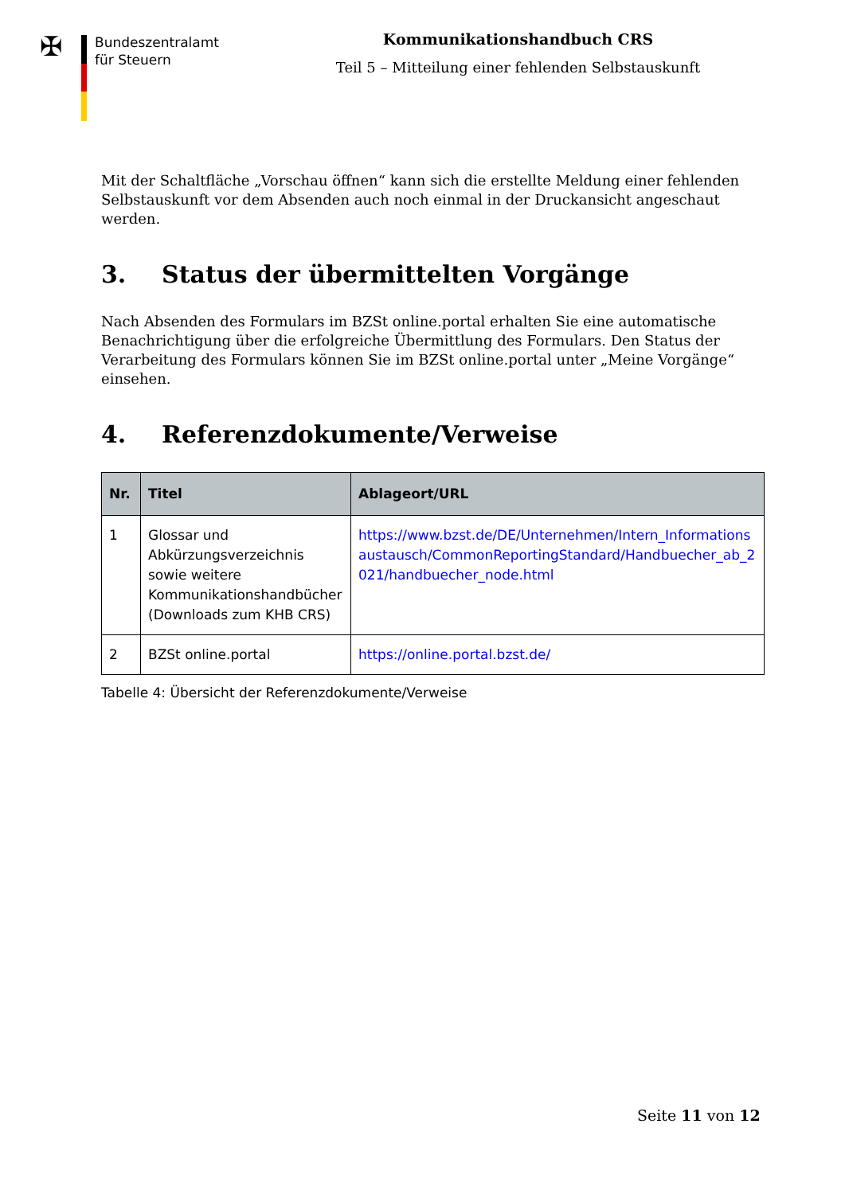✠
Bundeszentralamt
für Steuern
Kommunikationshandbuch CRS
Teil 5 – Mitteilung einer fehlenden Selbstauskunft
Mit der Schaltfläche „Vorschau öffnen“ kann sich die erstellte Meldung einer fehlenden Selbstauskunft vor dem Absenden auch noch einmal in der Druckansicht angeschaut werden.
3. Status der übermittelten Vorgänge
Nach Absenden des Formulars im BZSt online.portal erhalten Sie eine automatische Benachrichtigung über die erfolgreiche Übermittlung des Formulars. Den Status der Verarbeitung des Formulars können Sie im BZSt online.portal unter „Meine Vorgänge“ einsehen.
4. Referenzdokumente/Verweise
| Nr. | Titel | Ablageort/URL |
| --- | --- | --- |
| 1 | Glossar und Abkürzungsverzeichnis sowie weitere Kommunikationshandbücher (Downloads zum KHB CRS) | https://www.bzst.de/DE/Unternehmen/Intern_Informationsaustausch/CommonReportingStandard/Handbuecher_ab_2021/handbuecher_node.html |
| 2 | BZSt online.portal | https://online.portal.bzst.de/ |
Tabelle 4: Übersicht der Referenzdokumente/Verweise
Seite 11 von 12